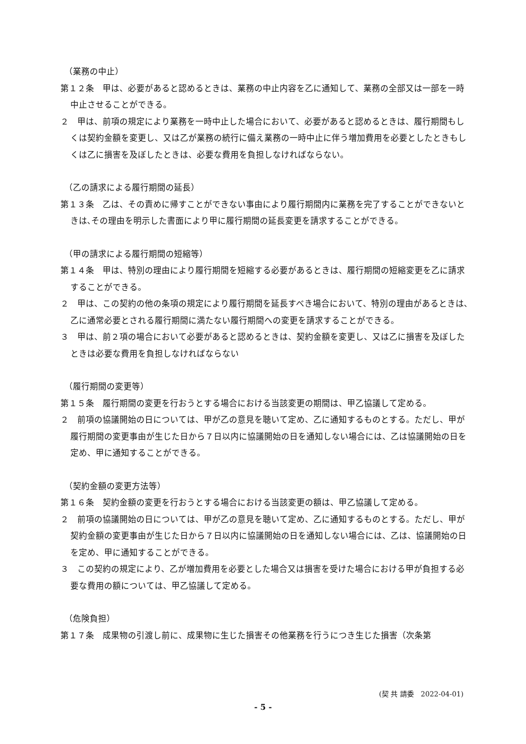（業務の中止）
第１２条　甲は、必要があると認めるときは、業務の中止内容を乙に通知して、業務の全部又は一部を一時中止させることができる。
２　甲は、前項の規定により業務を一時中止した場合において、必要があると認めるときは、履行期間もしくは契約金額を変更し、又は乙が業務の続行に備え業務の一時中止に伴う増加費用を必要としたときもしくは乙に損害を及ぼしたときは、必要な費用を負担しなければならない。
（乙の請求による履行期間の延長）
第１３条　乙は、その責めに帰すことができない事由により履行期間内に業務を完了することができないときは､その理由を明示した書面により甲に履行期間の延長変更を請求することができる。
（甲の請求による履行期間の短縮等）
第１４条　甲は、特別の理由により履行期間を短縮する必要があるときは、履行期間の短縮変更を乙に請求することができる。
２　甲は、この契約の他の条項の規定により履行期間を延長すべき場合において、特別の理由があるときは､乙に通常必要とされる履行期間に満たない履行期間への変更を請求することができる。
３　甲は、前２項の場合において必要があると認めるときは、契約金額を変更し、又は乙に損害を及ぼしたときは必要な費用を負担しなければならない
（履行期間の変更等）
第１５条　履行期間の変更を行おうとする場合における当該変更の期間は、甲乙協議して定める。
２　前項の協議開始の日については、甲が乙の意見を聴いて定め、乙に通知するものとする。ただし、甲が履行期間の変更事由が生じた日から７日以内に協議開始の日を通知しない場合には、乙は協議開始の日を定め、甲に通知することができる。
（契約金額の変更方法等）
第１６条　契約金額の変更を行おうとする場合における当該変更の額は、甲乙協議して定める。
２　前項の協議開始の日については、甲が乙の意見を聴いて定め、乙に通知するものとする。ただし、甲が契約金額の変更事由が生じた日から７日以内に協議開始の日を通知しない場合には、乙は、協議開始の日を定め、甲に通知することができる。
３　この契約の規定により、乙が増加費用を必要とした場合又は損害を受けた場合における甲が負担する必要な費用の額については、甲乙協議して定める。
（危険負担）
第１７条　成果物の引渡し前に、成果物に生じた損害その他業務を行うにつき生じた損害（次条第
(契 共 請委　2022-04-01)
- 5 -